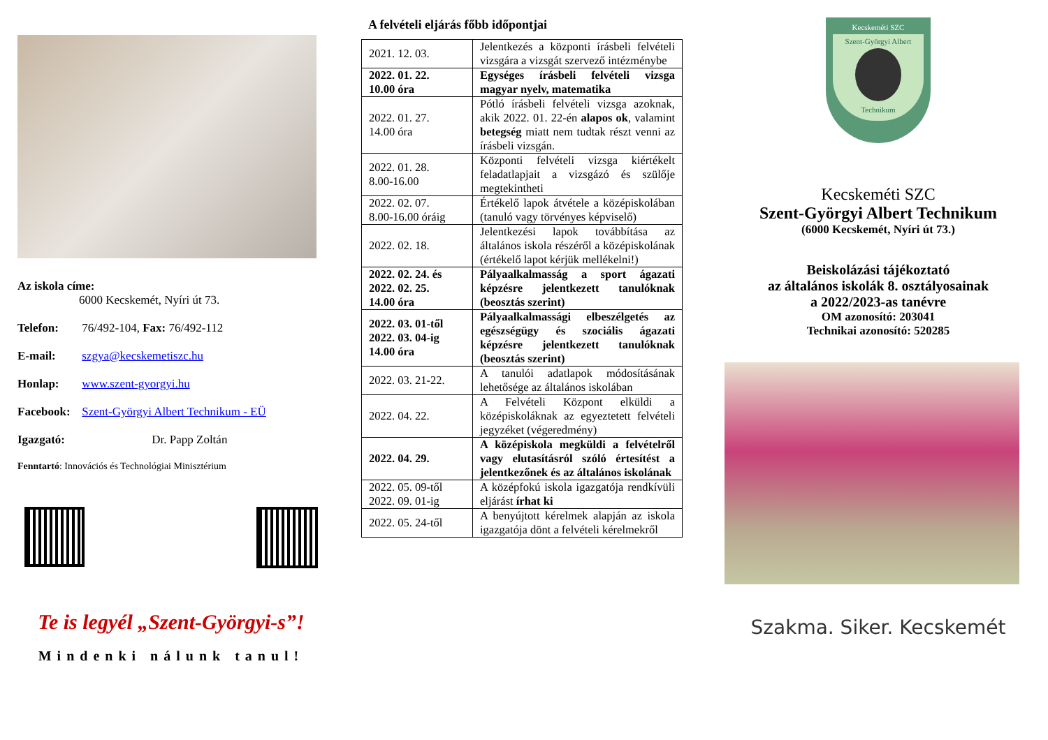Az iskola címe:
6000 Kecskemét, Nyíri út 73.
Telefon: 76/492-104, Fax: 76/492-112
E-mail: szgya@kecskemetiszc.hu
Honlap: www.szent-gyorgyi.hu
Facebook: Szent-Györgyi Albert Technikum - EÜ
Igazgató: Dr. Papp Zoltán
Fenntartó: Innovációs és Technológiai Minisztérium
Te is legyél „Szent-Györgyi-s”!
Mindenki nálunk tanul!
A felvételi eljárás főbb időpontjai
| 2021. 12. 03. | Jelentkezés a központi írásbeli felvételi vizsgára a vizsgát szervező intézménybe |
| 2022. 01. 22. 10.00 óra | Egységes írásbeli felvételi vizsga magyar nyelv, matematika |
| 2022. 01. 27. 14.00 óra | Pótló írásbeli felvételi vizsga azoknak, akik 2022. 01. 22-én alapos ok , valamint betegség miatt nem tudtak részt venni az írásbeli vizsgán. |
| 2022. 01. 28. 8.00-16.00 | Központi felvételi vizsga kiértékelt feladatlapjait a vizsgázó és szülője megtekintheti |
| 2022. 02. 07. 8.00-16.00 óráig | Értékelő lapok átvétele a középiskolában (tanuló vagy törvényes képviselő) |
| 2022. 02. 18. | Jelentkezési lapok továbbítása az általános iskola részéről a középiskolának (értékelő lapot kérjük mellékelni!) |
| 2022. 02. 24. és 2022. 02. 25. 14.00 óra | Pályaalkalmasság a sport ágazati képzésre jelentkezett tanulóknak (beosztás szerint) |
| 2022. 03. 01-től 2022. 03. 04-ig 14.00 óra | Pályaalkalmassági elbeszélgetés az egészségügy és szociális ágazati képzésre jelentkezett tanulóknak (beosztás szerint) |
| 2022. 03. 21-22. | A tanulói adatlapok módosításának lehetősége az általános iskolában |
| 2022. 04. 22. | A Felvételi Központ elküldi a középiskoláknak az egyeztetett felvételi jegyzéket (végeredmény) |
| 2022. 04. 29. | A középiskola megküldi a felvételről vagy elutasításról szóló értesítést a jelentkezőnek és az általános iskolának |
| 2022. 05. 09-től 2022. 09. 01-ig | A középfokú iskola igazgatója rendkívüli eljárást írhat ki |
| 2022. 05. 24-től | A benyújtott kérelmek alapján az iskola igazgatója dönt a felvételi kérelmekről |
Kecskeméti SZC
Szent-Györgyi Albert
Technikum
Kecskeméti SZC
Szent-Györgyi Albert Technikum
(6000 Kecskemét, Nyíri út 73.)
Beiskolázási tájékoztató
az általános iskolák 8. osztályosainak
a 2022/2023-as tanévre
OM azonosító: 203041
Technikai azonosító: 520285
Szakma. Siker. Kecskemét